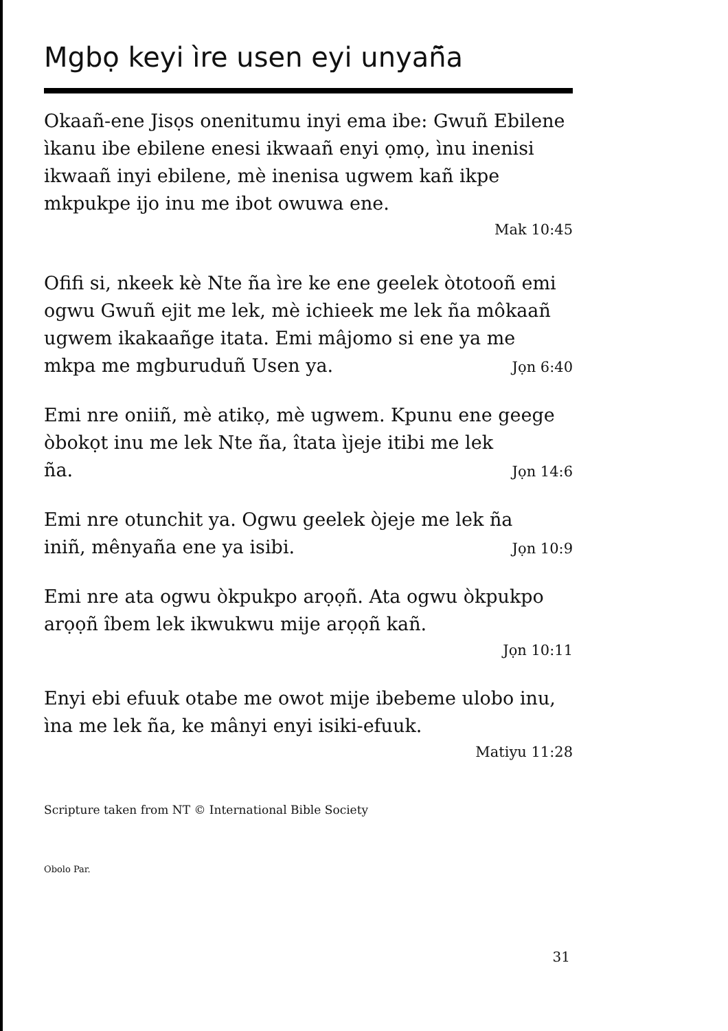Mgbọ keyi ìre usen eyi unyañ̄a
Okaañ-ene Jisọs onenitumu inyi ema ibe: Gwuñ Ebilene ìkanu ibe ebilene enesi ikwaañ enyi ọmọ, ìnu inenisi ikwaañ inyi ebilene, mè inenisa ugwem kañ ikpe mkpukpe ijo inu me ibot owuwa ene.
Mak 10:45
Ofifi si, nkeek kè Nte ña ìre ke ene geelek òtotooñ emi ogwu Gwuñ ejit me lek, mè ichieek me lek ña môkaañ ugwem ikakaañge itata. Emi mâjomo si ene ya me
mkpa me mgburuduñ Usen ya.
Jọn 6:40
Emi nre oniiñ, mè atikọ, mè ugwem. Kpunu ene geege òbokọt inu me lek Nte ña, îtata ìjeje itibi me lek
ña.
Jọn 14:6
Emi nre otunchit ya. Ogwu geelek òjeje me lek ña
iniñ, mênyaña ene ya isibi.
Jọn 10:9
Emi nre ata ogwu òkpukpo arọọñ. Ata ogwu òkpukpo arọọñ îbem lek ikwukwu mije arọọñ kañ.
Jọn 10:11
Enyi ebi efuuk otabe me owot mije ibebeme ulobo inu, ìna me lek ña, ke mânyi enyi isiki-efuuk.
Matiyu 11:28
Scripture taken from NT © International Bible Society
Obolo Par.
31